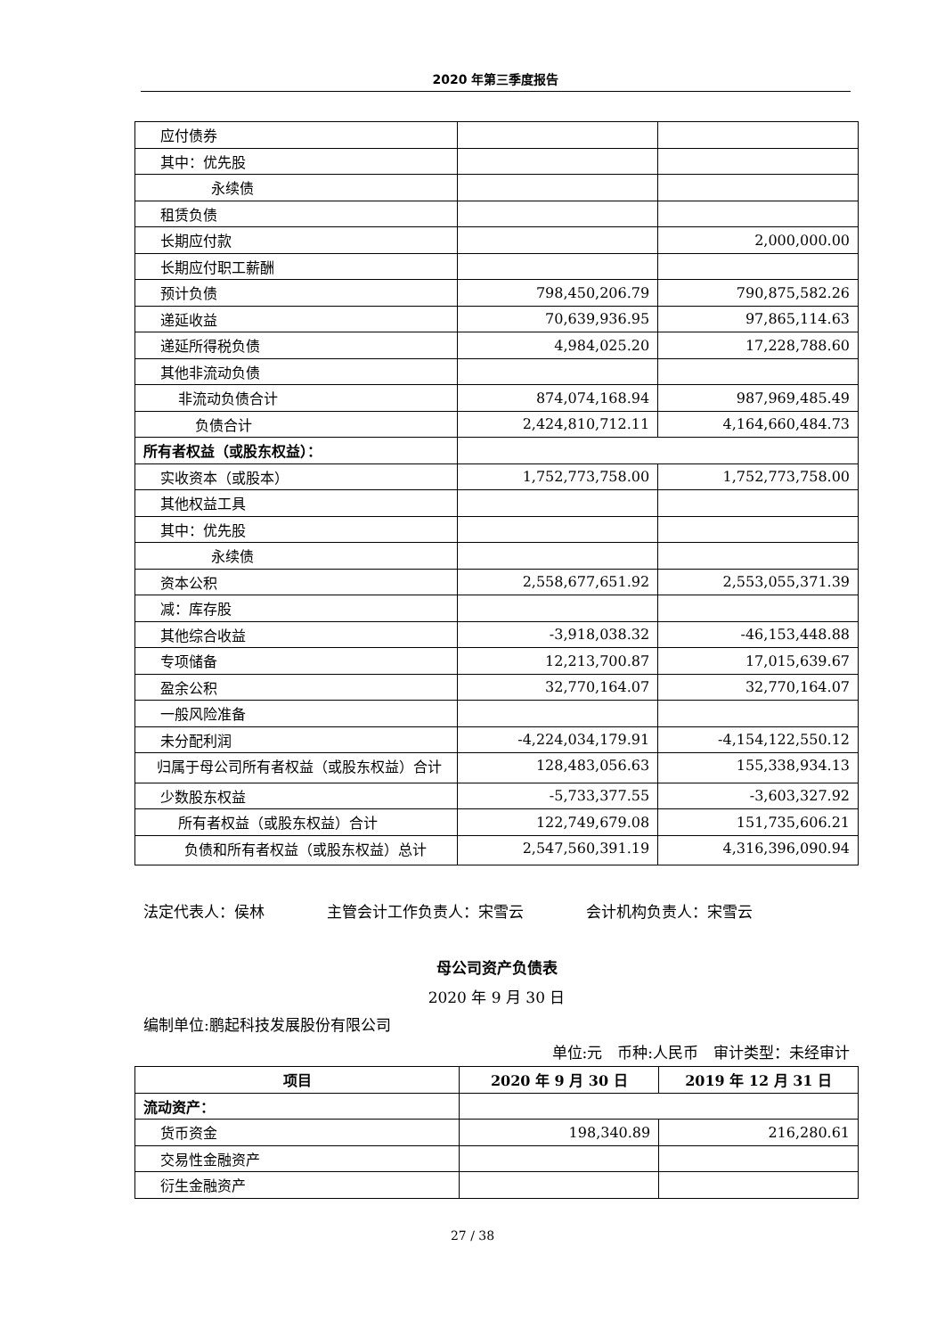2020 年第三季度报告
| 应付债券 | | |
| 其中：优先股 | | |
| 永续债 | | |
| 租赁负债 | | |
| 长期应付款 | | 2,000,000.00 |
| 长期应付职工薪酬 | | |
| 预计负债 | 798,450,206.79 | 790,875,582.26 |
| 递延收益 | 70,639,936.95 | 97,865,114.63 |
| 递延所得税负债 | 4,984,025.20 | 17,228,788.60 |
| 其他非流动负债 | | |
| 非流动负债合计 | 874,074,168.94 | 987,969,485.49 |
| 负债合计 | 2,424,810,712.11 | 4,164,660,484.73 |
| 所有者权益（或股东权益）： | | |
| 实收资本（或股本） | 1,752,773,758.00 | 1,752,773,758.00 |
| 其他权益工具 | | |
| 其中：优先股 | | |
| 永续债 | | |
| 资本公积 | 2,558,677,651.92 | 2,553,055,371.39 |
| 减：库存股 | | |
| 其他综合收益 | -3,918,038.32 | -46,153,448.88 |
| 专项储备 | 12,213,700.87 | 17,015,639.67 |
| 盈余公积 | 32,770,164.07 | 32,770,164.07 |
| 一般风险准备 | | |
| 未分配利润 | -4,224,034,179.91 | -4,154,122,550.12 |
| 归属于母公司所有者权益（或股东权益）合计 | 128,483,056.63 | 155,338,934.13 |
| 少数股东权益 | -5,733,377.55 | -3,603,327.92 |
| 所有者权益（或股东权益）合计 | 122,749,679.08 | 151,735,606.21 |
| 负债和所有者权益（或股东权益）总计 | 2,547,560,391.19 | 4,316,396,090.94 |
法定代表人：侯林 主管会计工作负责人：宋雪云 会计机构负责人：宋雪云
母公司资产负债表
2020 年 9 月 30 日
编制单位:鹏起科技发展股份有限公司
单位:元　币种:人民币　审计类型：未经审计
| 项目 | 2020 年 9 月 30 日 | 2019 年 12 月 31 日 |
| --- | --- | --- |
| 流动资产： | | |
| 货币资金 | 198,340.89 | 216,280.61 |
| 交易性金融资产 | | |
| 衍生金融资产 | | |
27 / 38